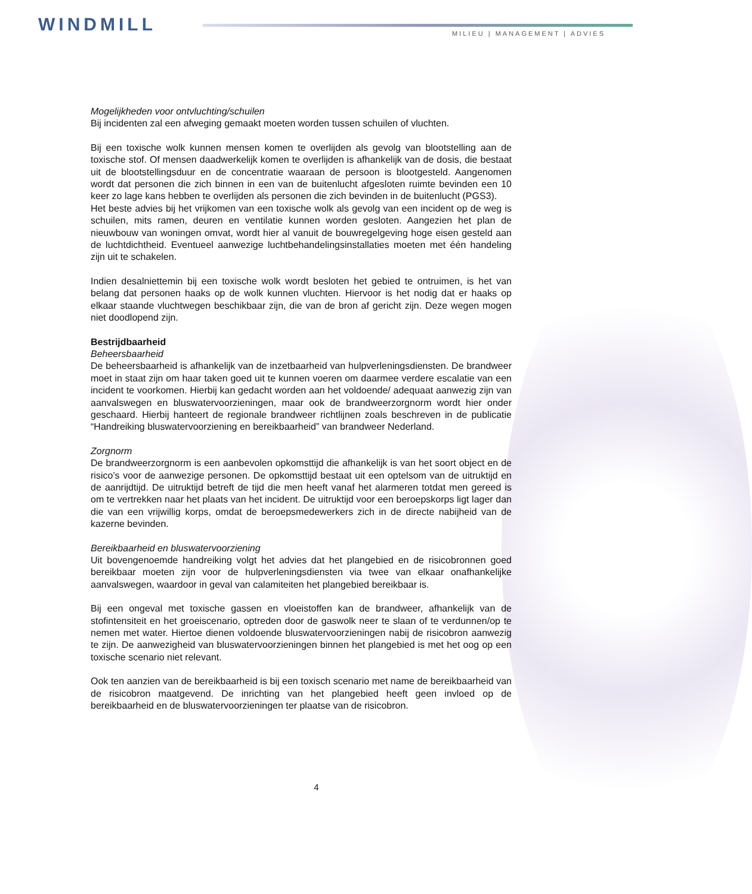WINDMILL MILIEU | MANAGEMENT | ADVIES
Mogelijkheden voor ontvluchting/schuilen
Bij incidenten zal een afweging gemaakt moeten worden tussen schuilen of vluchten.
Bij een toxische wolk kunnen mensen komen te overlijden als gevolg van blootstelling aan de toxische stof. Of mensen daadwerkelijk komen te overlijden is afhankelijk van de dosis, die bestaat uit de blootstellingsduur en de concentratie waaraan de persoon is blootgesteld. Aangenomen wordt dat personen die zich binnen in een van de buitenlucht afgesloten ruimte bevinden een 10 keer zo lage kans hebben te overlijden als personen die zich bevinden in de buitenlucht (PGS3).
Het beste advies bij het vrijkomen van een toxische wolk als gevolg van een incident op de weg is schuilen, mits ramen, deuren en ventilatie kunnen worden gesloten. Aangezien het plan de nieuwbouw van woningen omvat, wordt hier al vanuit de bouwregelgeving hoge eisen gesteld aan de luchtdichtheid. Eventueel aanwezige luchtbehandelingsinstallaties moeten met één handeling zijn uit te schakelen.
Indien desalniettemin bij een toxische wolk wordt besloten het gebied te ontruimen, is het van belang dat personen haaks op de wolk kunnen vluchten. Hiervoor is het nodig dat er haaks op elkaar staande vluchtwegen beschikbaar zijn, die van de bron af gericht zijn. Deze wegen mogen niet doodlopend zijn.
Bestrijdbaarheid
Beheersbaarheid
De beheersbaarheid is afhankelijk van de inzetbaarheid van hulpverleningsdiensten. De brandweer moet in staat zijn om haar taken goed uit te kunnen voeren om daarmee verdere escalatie van een incident te voorkomen. Hierbij kan gedacht worden aan het voldoende/ adequaat aanwezig zijn van aanvalswegen en bluswatervoorzieningen, maar ook de brandweerzorgnorm wordt hier onder geschaard. Hierbij hanteert de regionale brandweer richtlijnen zoals beschreven in de publicatie “Handreiking bluswatervoorziening en bereikbaarheid” van brandweer Nederland.
Zorgnorm
De brandweerzorgnorm is een aanbevolen opkomsttijd die afhankelijk is van het soort object en de risico’s voor de aanwezige personen. De opkomsttijd bestaat uit een optelsom van de uitruktijd en de aanrijdtijd. De uitruktijd betreft de tijd die men heeft vanaf het alarmeren totdat men gereed is om te vertrekken naar het plaats van het incident. De uitruktijd voor een beroepskorps ligt lager dan die van een vrijwillig korps, omdat de beroepsmedewerkers zich in de directe nabijheid van de kazerne bevinden.
Bereikbaarheid en bluswatervoorziening
Uit bovengenoemde handreiking volgt het advies dat het plangebied en de risicobronnen goed bereikbaar moeten zijn voor de hulpverleningsdiensten via twee van elkaar onafhankelijke aanvalswegen, waardoor in geval van calamiteiten het plangebied bereikbaar is.
Bij een ongeval met toxische gassen en vloeistoffen kan de brandweer, afhankelijk van de stofintensiteit en het groeiscenario, optreden door de gaswolk neer te slaan of te verdunnen/op te nemen met water. Hiertoe dienen voldoende bluswatervoorzieningen nabij de risicobron aanwezig te zijn. De aanwezigheid van bluswatervoorzieningen binnen het plangebied is met het oog op een toxische scenario niet relevant.
Ook ten aanzien van de bereikbaarheid is bij een toxisch scenario met name de bereikbaarheid van de risicobron maatgevend. De inrichting van het plangebied heeft geen invloed op de bereikbaarheid en de bluswatervoorzieningen ter plaatse van de risicobron.
4